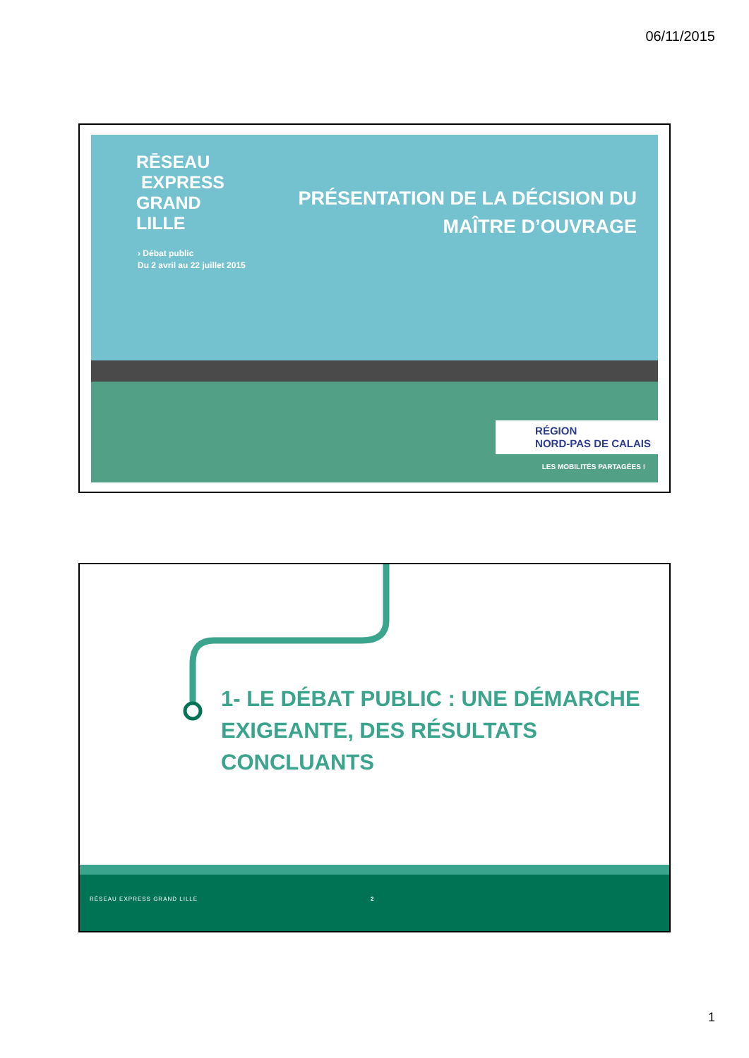06/11/2015
RĒSEAU
EXPRESS
GRAND
LILLE
› Débat public
Du 2 avril au 22 juillet 2015
PRÉSENTATION DE LA DÉCISION DU MAÎTRE D’OUVRAGE
RÉGION
NORD-PAS DE CALAIS
LES MOBILITÉS PARTAGÉES !
1- LE DÉBAT PUBLIC : UNE DÉMARCHE EXIGEANTE, DES RÉSULTATS CONCLUANTS
RÉSEAU EXPRESS GRAND LILLE 2
1